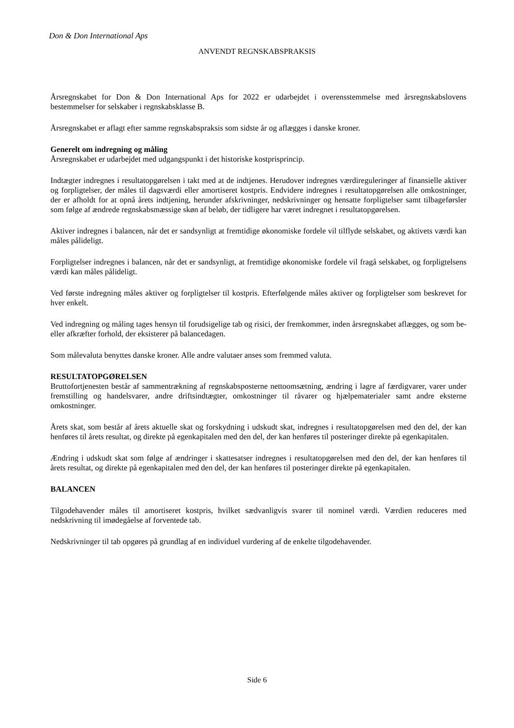Don & Don International Aps
ANVENDT REGNSKABSPRAKSIS
Årsregnskabet for Don & Don International Aps for 2022 er udarbejdet i overensstemmelse med årsregnskabslovens bestemmelser for selskaber i regnskabsklasse B.
Årsregnskabet er aflagt efter samme regnskabspraksis som sidste år og aflægges i danske kroner.
Generelt om indregning og måling
Årsregnskabet er udarbejdet med udgangspunkt i det historiske kostprisprincip.
Indtægter indregnes i resultatopgørelsen i takt med at de indtjenes. Herudover indregnes værdireguleringer af finansielle aktiver og forpligtelser, der måles til dagsværdi eller amortiseret kostpris. Endvidere indregnes i resultatopgørelsen alle omkostninger, der er afholdt for at opnå årets indtjening, herunder afskrivninger, nedskrivninger og hensatte forpligtelser samt tilbageførsler som følge af ændrede regnskabsmæssige skøn af beløb, der tidligere har været indregnet i resultatopgørelsen.
Aktiver indregnes i balancen, når det er sandsynligt at fremtidige økonomiske fordele vil tilflyde selskabet, og aktivets værdi kan måles pålideligt.
Forpligtelser indregnes i balancen, når det er sandsynligt, at fremtidige økonomiske fordele vil fragå selskabet, og forpligtelsens værdi kan måles pålideligt.
Ved første indregning måles aktiver og forpligtelser til kostpris. Efterfølgende måles aktiver og forpligtelser som beskrevet for hver enkelt.
Ved indregning og måling tages hensyn til forudsigelige tab og risici, der fremkommer, inden årsregnskabet aflægges, og som be- eller afkræfter forhold, der eksisterer på balancedagen.
Som målevaluta benyttes danske kroner. Alle andre valutaer anses som fremmed valuta.
RESULTATOPGØRELSEN
Bruttofortjenesten består af sammentrækning af regnskabsposterne nettoomsætning, ændring i lagre af færdigvarer, varer under fremstilling og handelsvarer, andre driftsindtægter, omkostninger til råvarer og hjælpematerialer samt andre eksterne omkostninger.
Årets skat, som består af årets aktuelle skat og forskydning i udskudt skat, indregnes i resultatopgørelsen med den del, der kan henføres til årets resultat, og direkte på egenkapitalen med den del, der kan henføres til posteringer direkte på egenkapitalen.
Ændring i udskudt skat som følge af ændringer i skattesatser indregnes i resultatopgørelsen med den del, der kan henføres til årets resultat, og direkte på egenkapitalen med den del, der kan henføres til posteringer direkte på egenkapitalen.
BALANCEN
Tilgodehavender måles til amortiseret kostpris, hvilket sædvanligvis svarer til nominel værdi. Værdien reduceres med nedskrivning til imødegåelse af forventede tab.
Nedskrivninger til tab opgøres på grundlag af en individuel vurdering af de enkelte tilgodehavender.
Side 6